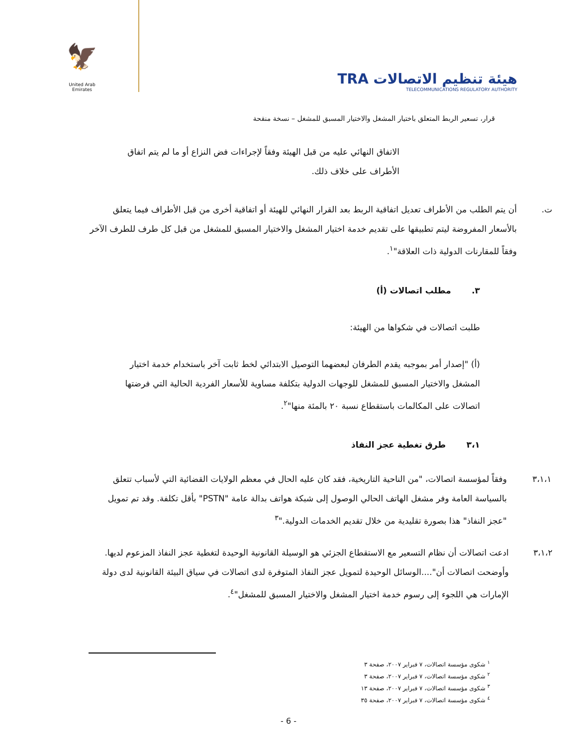🦅
United Arab Emirates
TRA هيئة تنظيم الاتصالات
TELECOMMUNICATIONS REGULATORY AUTHORITY
قرار، تسعير الربط المتعلق باختيار المشغل والاختيار المسبق للمشغل – نسخة منقحة
الاتفاق النهائي عليه من قبل الهيئة وفقاً لإجراءات فض النزاع أو ما لم يتم اتفاق الأطراف على خلاف ذلك.
ت. أن يتم الطلب من الأطراف تعديل اتفاقية الربط بعد القرار النهائي للهيئة أو اتفاقية أخرى من قبل الأطراف فيما يتعلق بالأسعار المفروضة ليتم تطبيقها على تقديم خدمة اختيار المشغل والاختيار المسبق للمشغل من قبل كل طرف للطرف الآخر وفقاً للمقارنات الدولية ذات العلاقة"<sup>١</sup>.
٣. مطلب اتصالات (أ)
طلبت اتصالات في شكواها من الهيئة:
(أ) "إصدار أمر بموجبه يقدم الطرفان لبعضهما التوصيل الابتدائي لخط ثابت آخر باستخدام خدمة اختيار المشغل والاختيار المسبق للمشغل للوجهات الدولية بتكلفة مساوية للأسعار الفردية الحالية التي فرضتها اتصالات على المكالمات باستقطاع نسبة ٢٠ بالمئة منها"<sup>٢</sup>.
٣،١ طرق تغطية عجز النفاذ
٣،١،١ وفقاً لمؤسسة اتصالات، "من الناحية التاريخية، فقد كان عليه الحال في معظم الولايات القضائية التي لأسباب تتعلق بالسياسة العامة وفر مشغل الهاتف الحالي الوصول إلى شبكة هواتف بدالة عامة "PSTN" بأقل تكلفة. وقد تم تمويل "عجز النفاذ" هذا بصورة تقليدية من خلال تقديم الخدمات الدولية."<sup>٣</sup>
٣،١،٢ ادعت اتصالات أن نظام التسعير مع الاستقطاع الجزئي هو الوسيلة القانونية الوحيدة لتغطية عجز النفاذ المزعوم لديها. وأوضحت اتصالات أن"....الوسائل الوحيدة لتمويل عجز النفاذ المتوفرة لدى اتصالات في سياق البيئة القانونية لدى دولة الإمارات هي اللجوء إلى رسوم خدمة اختيار المشغل والاختيار المسبق للمشغل"<sup>٤</sup>.
<sup>١</sup> شكوى مؤسسة اتصالات، ٧ فبراير ٢٠٠٧، صفحة ٣
<sup>٢</sup> شكوى مؤسسة اتصالات، ٧ فبراير ٢٠٠٧، صفحة ٣
<sup>٣</sup> شكوى مؤسسة اتصالات، ٧ فبراير ٢٠٠٧، صفحة ١٣
<sup>٤</sup> شكوى مؤسسة اتصالات، ٧ فبراير ٢٠٠٧، صفحة ٣٥
- 6 -